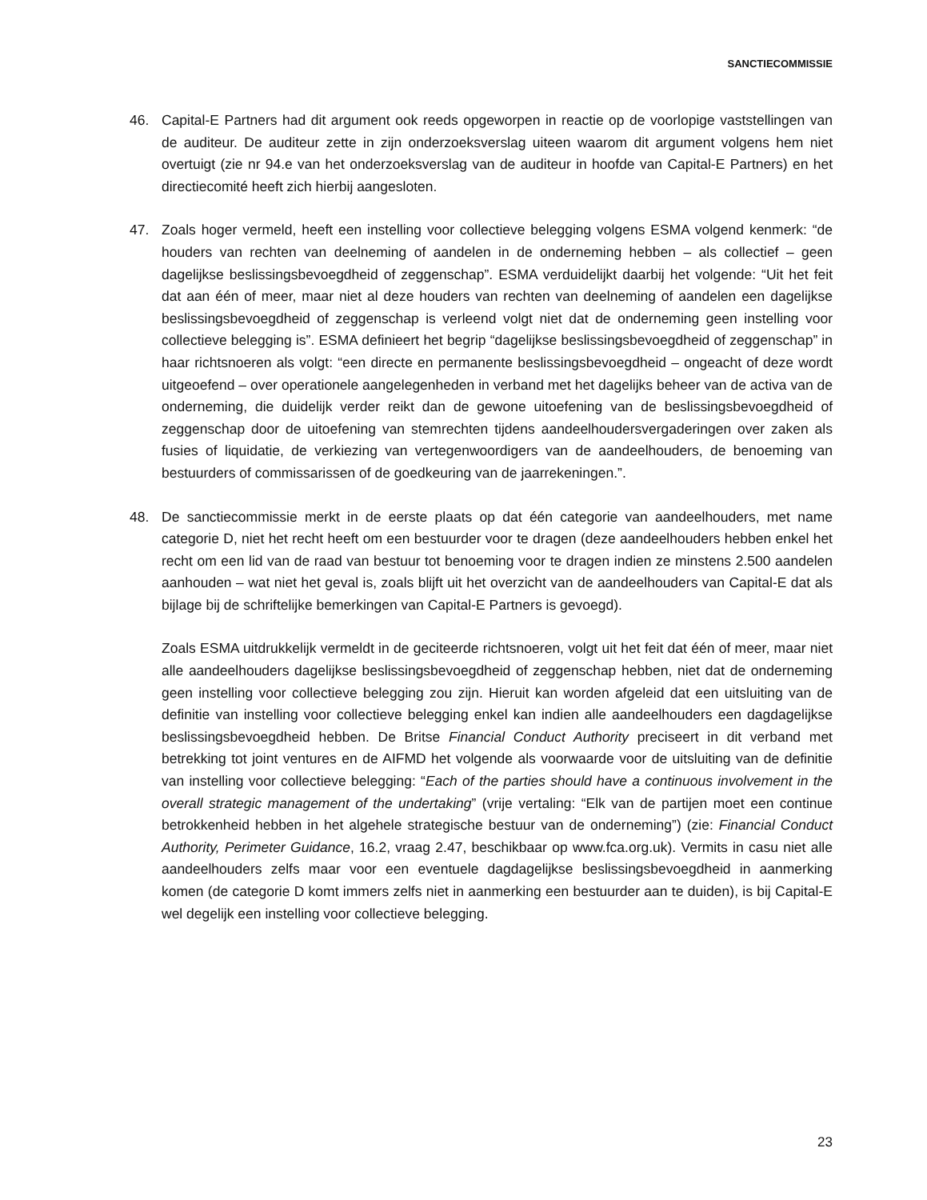SANCTIECOMMISSIE
46. Capital-E Partners had dit argument ook reeds opgeworpen in reactie op de voorlopige vaststellingen van de auditeur. De auditeur zette in zijn onderzoeksverslag uiteen waarom dit argument volgens hem niet overtuigt (zie nr 94.e van het onderzoeksverslag van de auditeur in hoofde van Capital-E Partners) en het directiecomité heeft zich hierbij aangesloten.
47. Zoals hoger vermeld, heeft een instelling voor collectieve belegging volgens ESMA volgend kenmerk: “de houders van rechten van deelneming of aandelen in de onderneming hebben – als collectief – geen dagelijkse beslissingsbevoegdheid of zeggenschap”. ESMA verduidelijkt daarbij het volgende: “Uit het feit dat aan één of meer, maar niet al deze houders van rechten van deelneming of aandelen een dagelijkse beslissingsbevoegdheid of zeggenschap is verleend volgt niet dat de onderneming geen instelling voor collectieve belegging is”. ESMA definieert het begrip “dagelijkse beslissingsbevoegdheid of zeggenschap” in haar richtsnoeren als volgt: “een directe en permanente beslissingsbevoegdheid – ongeacht of deze wordt uitgeoefend – over operationele aangelegenheden in verband met het dagelijks beheer van de activa van de onderneming, die duidelijk verder reikt dan de gewone uitoefening van de beslissingsbevoegdheid of zeggenschap door de uitoefening van stemrechten tijdens aandeelhoudersvergaderingen over zaken als fusies of liquidatie, de verkiezing van vertegenwoordigers van de aandeelhouders, de benoeming van bestuurders of commissarissen of de goedkeuring van de jaarrekeningen.”.
48. De sanctiecommissie merkt in de eerste plaats op dat één categorie van aandeelhouders, met name categorie D, niet het recht heeft om een bestuurder voor te dragen (deze aandeelhouders hebben enkel het recht om een lid van de raad van bestuur tot benoeming voor te dragen indien ze minstens 2.500 aandelen aanhouden – wat niet het geval is, zoals blijft uit het overzicht van de aandeelhouders van Capital-E dat als bijlage bij de schriftelijke bemerkingen van Capital-E Partners is gevoegd).
Zoals ESMA uitdrukkelijk vermeldt in de geciteerde richtsnoeren, volgt uit het feit dat één of meer, maar niet alle aandeelhouders dagelijkse beslissingsbevoegdheid of zeggenschap hebben, niet dat de onderneming geen instelling voor collectieve belegging zou zijn. Hieruit kan worden afgeleid dat een uitsluiting van de definitie van instelling voor collectieve belegging enkel kan indien alle aandeelhouders een dagdagelijkse beslissingsbevoegdheid hebben. De Britse Financial Conduct Authority preciseert in dit verband met betrekking tot joint ventures en de AIFMD het volgende als voorwaarde voor de uitsluiting van de definitie van instelling voor collectieve belegging: “Each of the parties should have a continuous involvement in the overall strategic management of the undertaking” (vrije vertaling: “Elk van de partijen moet een continue betrokkenheid hebben in het algehele strategische bestuur van de onderneming”) (zie: Financial Conduct Authority, Perimeter Guidance, 16.2, vraag 2.47, beschikbaar op www.fca.org.uk). Vermits in casu niet alle aandeelhouders zelfs maar voor een eventuele dagdagelijkse beslissingsbevoegdheid in aanmerking komen (de categorie D komt immers zelfs niet in aanmerking een bestuurder aan te duiden), is bij Capital-E wel degelijk een instelling voor collectieve belegging.
23